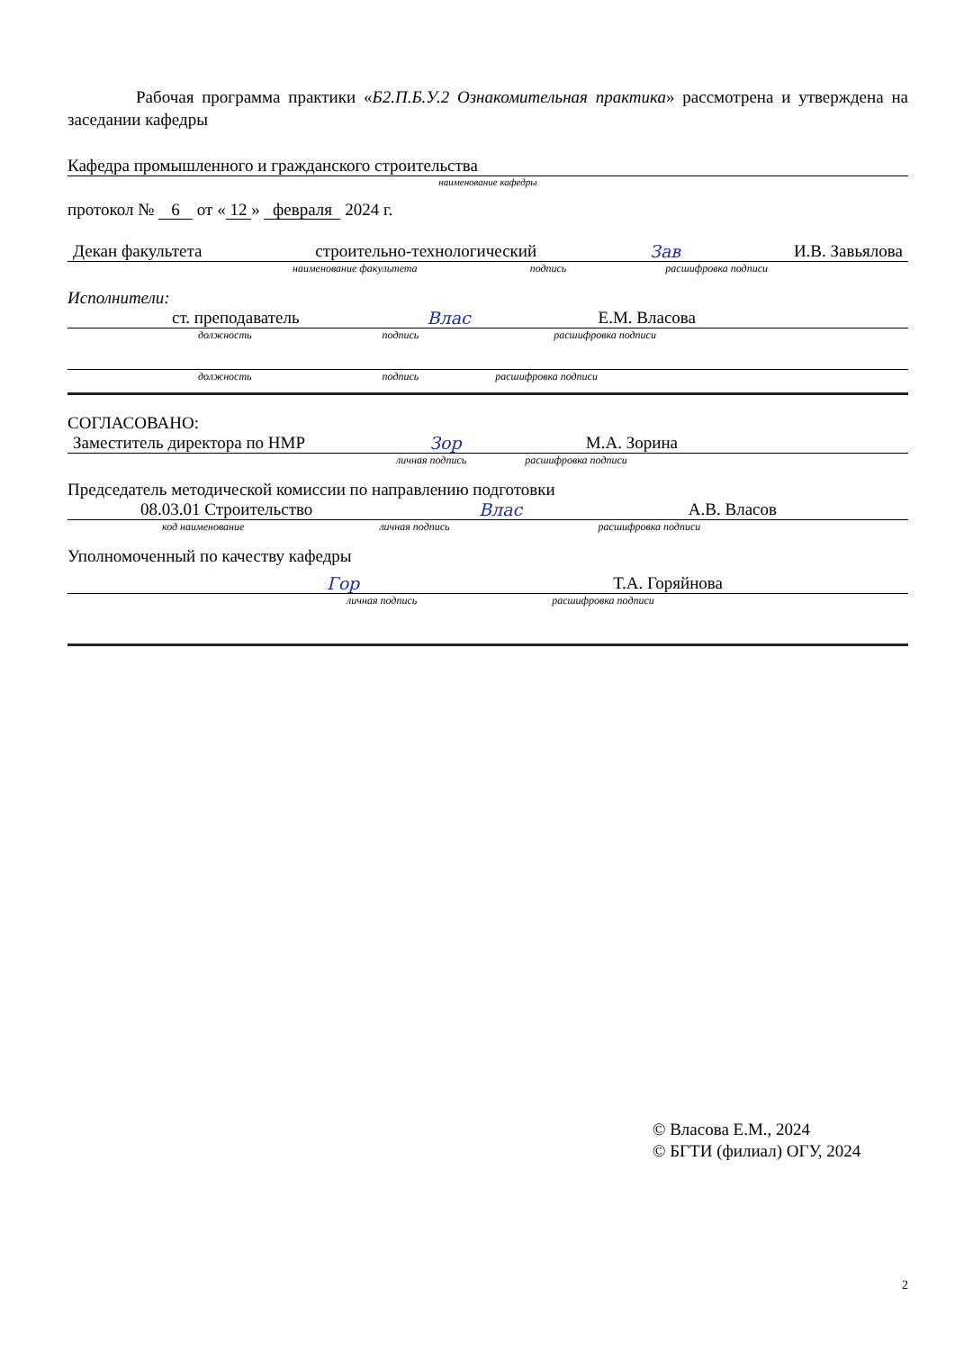Рабочая программа практики «Б2.П.Б.У.2 Ознакомительная практика» рассмотрена и утверждена на заседании кафедры
Кафедра промышленного и гражданского строительства
наименование кафедры
протокол № 6 от « 12 » февраля 2024 г.
Декан факультета строительно-технологический Зав И.В. Завьялова
наименование факультета подпись расшифровка подписи
Исполнители:
ст. преподаватель Влас Е.М. Власова
должность подпись расшифровка подписи
должность подпись расшифровка подписи
СОГЛАСОВАНО:
Заместитель директора по НМР Зор М.А. Зорина
личная подпись расшифровка подписи
Председатель методической комиссии по направлению подготовки
08.03.01 Строительство Влас А.В. Власов
код наименование личная подпись расшифровка подписи
Уполномоченный по качеству кафедры
Гор Т.А. Горяйнова
личная подпись расшифровка подписи
© Власова Е.М., 2024
© БГТИ (филиал) ОГУ, 2024
2